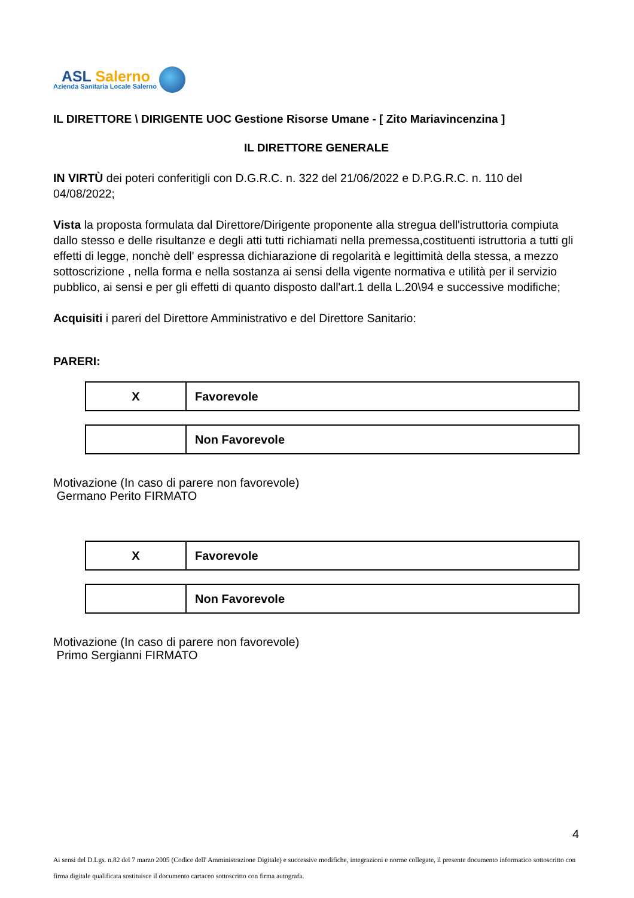ASL Salerno
Azienda Sanitaria Locale Salerno
IL DIRETTORE \ DIRIGENTE UOC Gestione Risorse Umane - [ Zito Mariavincenzina ]
IL DIRETTORE GENERALE
IN VIRTÙ dei poteri conferitigli con D.G.R.C. n. 322 del 21/06/2022 e D.P.G.R.C. n. 110 del 04/08/2022;
Vista la proposta formulata dal Direttore/Dirigente proponente alla stregua dell'istruttoria compiuta dallo stesso e delle risultanze e degli atti tutti richiamati nella premessa,costituenti istruttoria a tutti gli effetti di legge, nonchè dell' espressa dichiarazione di regolarità e legittimità della stessa, a mezzo sottoscrizione , nella forma e nella sostanza ai sensi della vigente normativa e utilità per il servizio pubblico, ai sensi e per gli effetti di quanto disposto dall'art.1 della L.20\94 e successive modifiche;
Acquisiti i pareri del Direttore Amministrativo e del Direttore Sanitario:
PARERI:
| X | Favorevole |
| | Non Favorevole |
Motivazione (In caso di parere non favorevole)
Germano Perito FIRMATO
| X | Favorevole |
| | Non Favorevole |
Motivazione (In caso di parere non favorevole)
Primo Sergianni FIRMATO
4
Ai sensi del D.Lgs. n.82 del 7 marzo 2005 (Codice dell' Amministrazione Digitale) e successive modifiche, integrazioni e norme collegate, il presente documento informatico sottoscritto con firma digitale qualificata sostituisce il documento cartaceo sottoscritto con firma autografa.